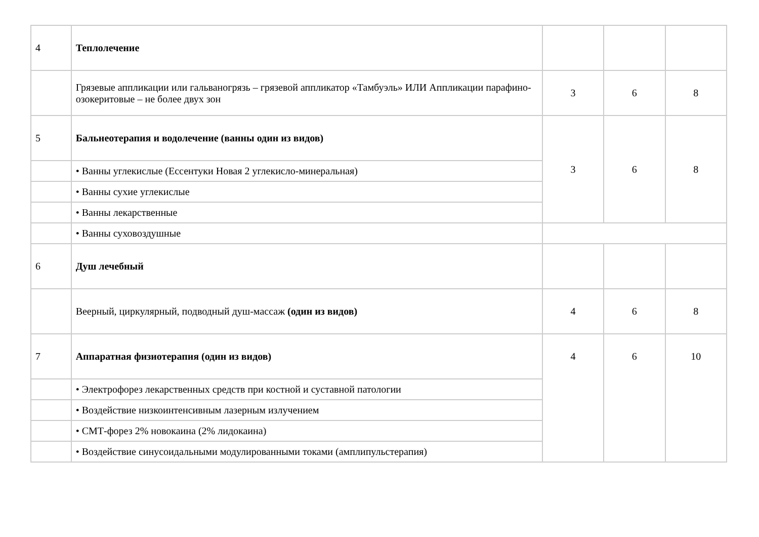| 4 | Теплолечение | | | |
| | Грязевые аппликации или гальваногрязь – грязевой аппликатор «Тамбуэль» ИЛИ Аппликации парафино-озокеритовые – не более двух зон | 3 | 6 | 8 |
| 5 | Бальнеотерапия и водолечение (ванны один из видов) | 3 | 6 | 8 |
| | • Ванны углекислые (Ессентуки Новая 2 углекисло-минеральная) | | | |
| | • Ванны сухие углекислые | | | |
| | • Ванны лекарственные | | | |
| | • Ванны суховоздушные | | | |
| 6 | Душ лечебный | | | |
| | Веерный, циркулярный, подводный душ-массаж (один из видов) | 4 | 6 | 8 |
| 7 | Аппаратная физиотерапия (один из видов) | 4 | 6 | 10 |
| | • Электрофорез лекарственных средств при костной и суставной патологии | | | |
| | • Воздействие низкоинтенсивным лазерным излучением | | | |
| | • СМТ-форез 2% новокаина (2% лидокаина) | | | |
| | • Воздействие синусоидальными модулированными токами (амплипульстерапия) | | | |